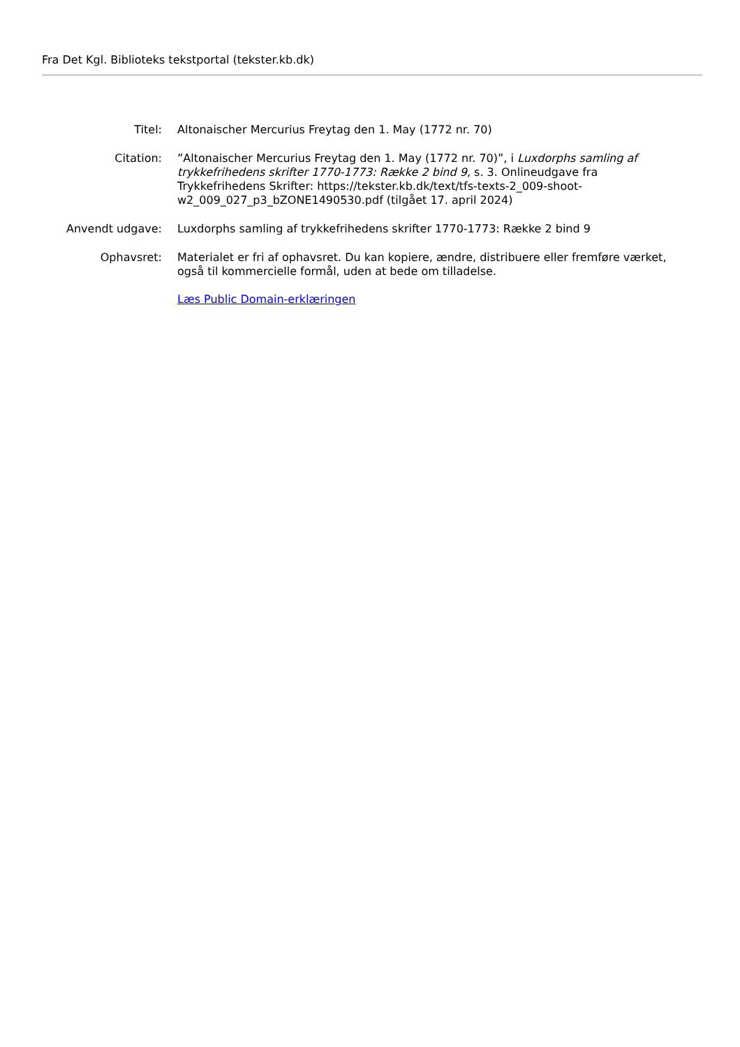Fra Det Kgl. Biblioteks tekstportal (tekster.kb.dk)
Titel: Altonaischer Mercurius Freytag den 1. May (1772 nr. 70)
Citation: ”Altonaischer Mercurius Freytag den 1. May (1772 nr. 70)”, i Luxdorphs samling af trykkefrihedens skrifter 1770-1773: Række 2 bind 9, s. 3. Onlineudgave fra Trykkefrihedens Skrifter: https://tekster.kb.dk/text/tfs-texts-2_009-shoot-w2_009_027_p3_bZONE1490530.pdf (tilgået 17. april 2024)
Anvendt udgave: Luxdorphs samling af trykkefrihedens skrifter 1770-1773: Række 2 bind 9
Ophavsret: Materialet er fri af ophavsret. Du kan kopiere, ændre, distribuere eller fremføre værket, også til kommercielle formål, uden at bede om tilladelse.
Læs Public Domain-erklæringen